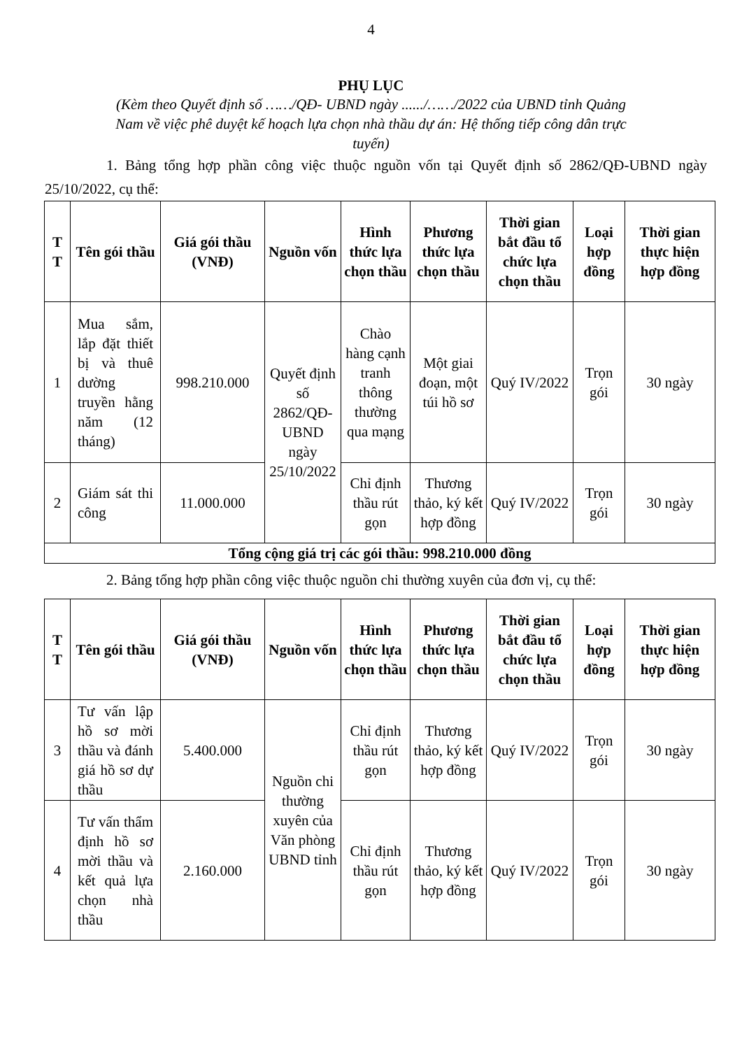4
PHỤ LỤC
(Kèm theo Quyết định số ……/QĐ- UBND ngày ....../……/2022 của UBND tỉnh Quảng Nam về việc phê duyệt kế hoạch lựa chọn nhà thầu dự án: Hệ thống tiếp công dân trực tuyến)
1. Bảng tổng hợp phần công việc thuộc nguồn vốn tại Quyết định số 2862/QĐ-UBND ngày 25/10/2022, cụ thể:
| T T | Tên gói thầu | Giá gói thầu (VNĐ) | Nguồn vốn | Hình thức lựa chọn thầu | Phương thức lựa chọn thầu | Thời gian bắt đầu tổ chức lựa chọn thầu | Loại hợp đồng | Thời gian thực hiện hợp đồng |
| --- | --- | --- | --- | --- | --- | --- | --- | --- |
| 1 | Mua sắm, lắp đặt thiết bị và thuê dường truyền hằng năm (12 tháng) | 998.210.000 | Quyết định số 2862/QĐ-UBND ngày 25/10/2022 | Chào hàng cạnh tranh thông thường qua mạng | Một giai đoạn, một túi hồ sơ | Quý IV/2022 | Trọn gói | 30 ngày |
| 2 | Giám sát thi công | 11.000.000 | | Chỉ định thầu rút gọn | Thương thảo, ký kết hợp đồng | Quý IV/2022 | Trọn gói | 30 ngày |
| Tổng cộng giá trị các gói thầu: 998.210.000 đồng | | | | | | | | |
2. Bảng tổng hợp phần công việc thuộc nguồn chi thường xuyên của đơn vị, cụ thể:
| T T | Tên gói thầu | Giá gói thầu (VNĐ) | Nguồn vốn | Hình thức lựa chọn thầu | Phương thức lựa chọn thầu | Thời gian bắt đầu tổ chức lựa chọn thầu | Loại hợp đồng | Thời gian thực hiện hợp đồng |
| --- | --- | --- | --- | --- | --- | --- | --- | --- |
| 3 | Tư vấn lập hồ sơ mời thầu và đánh giá hồ sơ dự thầu | 5.400.000 | Nguồn chi thường xuyên của Văn phòng UBND tỉnh | Chỉ định thầu rút gọn | Thương thảo, ký kết hợp đồng | Quý IV/2022 | Trọn gói | 30 ngày |
| 4 | Tư vấn thẩm định hồ sơ mời thầu và kết quả lựa chọn nhà thầu | 2.160.000 | | Chỉ định thầu rút gọn | Thương thảo, ký kết hợp đồng | Quý IV/2022 | Trọn gói | 30 ngày |